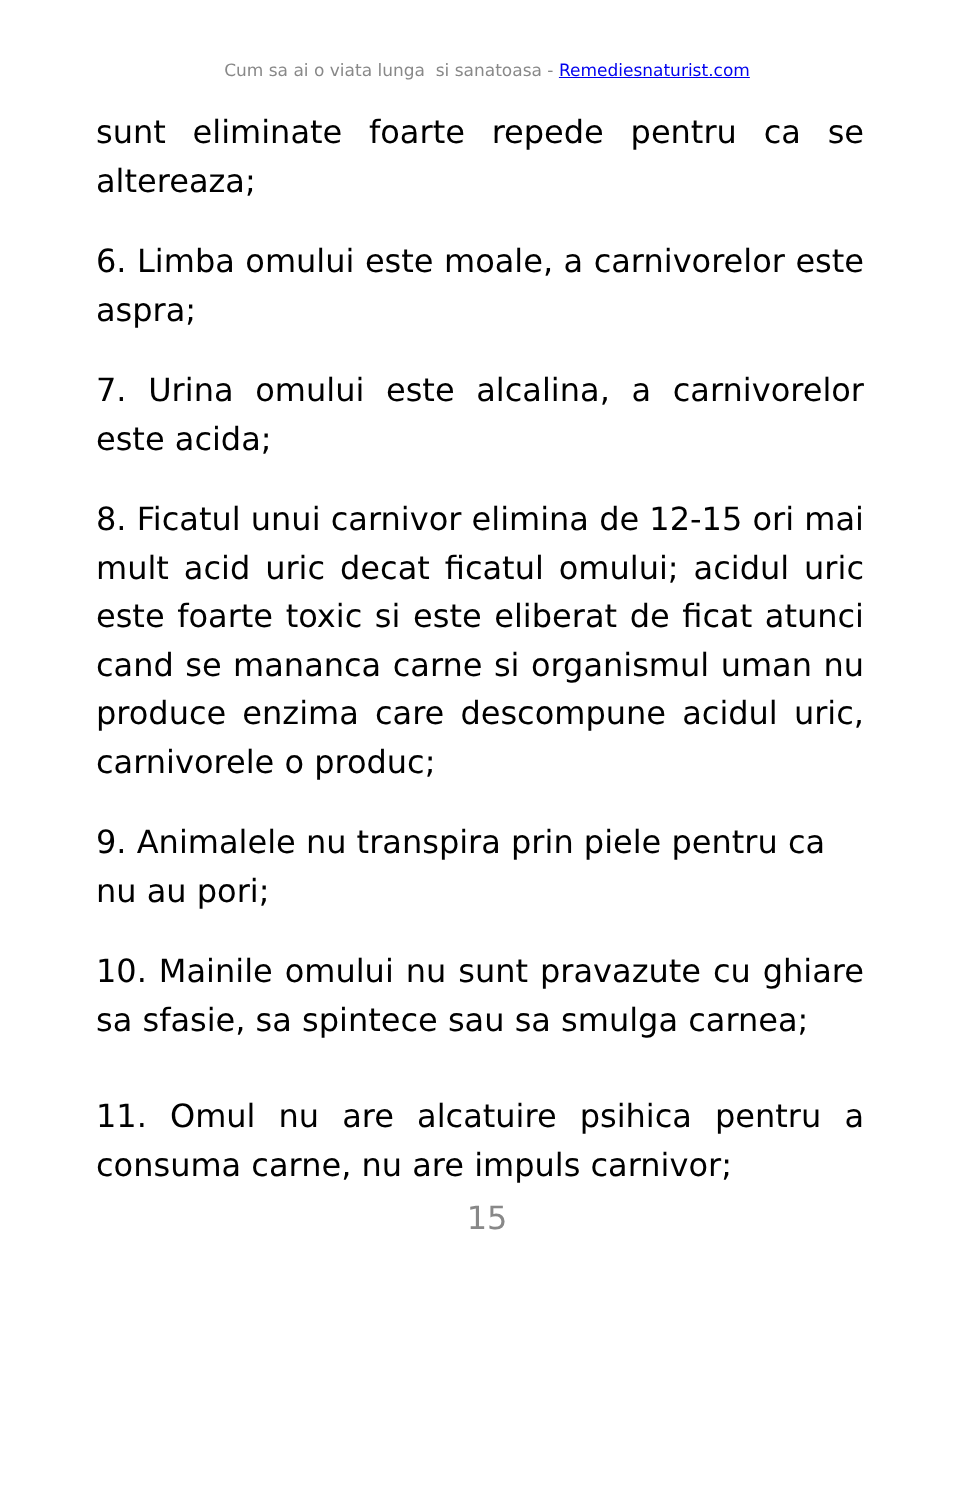Cum sa ai o viata lunga si sanatoasa - Remediesnaturist.com
sunt eliminate foarte repede pentru ca se altereaza;
6. Limba omului este moale, a carnivorelor este aspra;
7. Urina omului este alcalina, a carnivorelor este acida;
8. Ficatul unui carnivor elimina de 12-15 ori mai mult acid uric decat ficatul omului; acidul uric este foarte toxic si este eliberat de ficat atunci cand se mananca carne si organismul uman nu produce enzima care descompune acidul uric, carnivorele o produc;
9. Animalele nu transpira prin piele pentru ca nu au pori;
10. Mainile omului nu sunt pravazute cu ghiare sa sfasie, sa spintece sau sa smulga carnea;
11. Omul nu are alcatuire psihica pentru a consuma carne, nu are impuls carnivor;
15